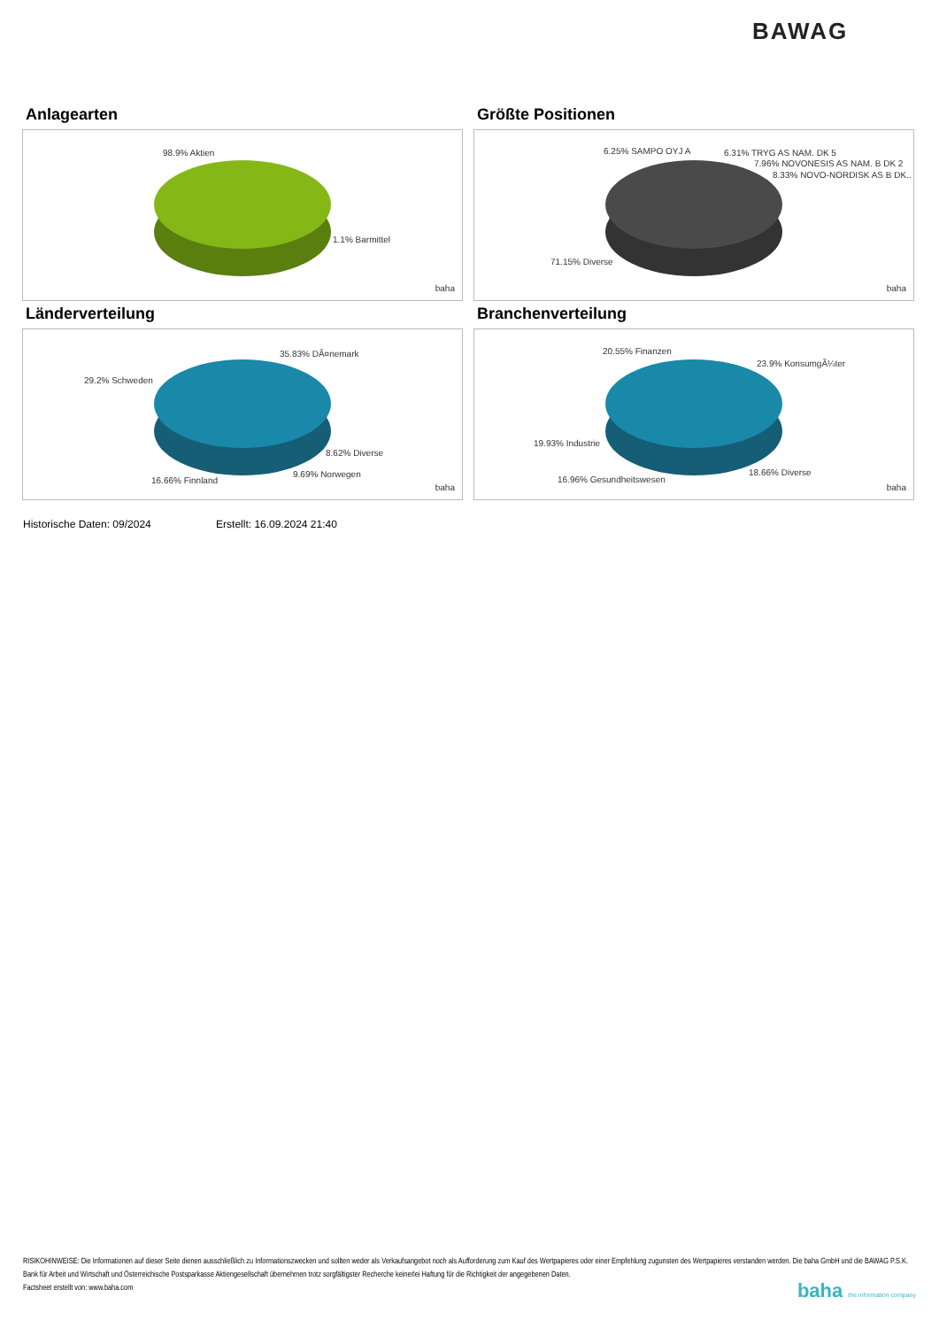BAWAG
Anlagearten
98.9% Aktien
1.1% Barmittel
baha
Größte Positionen
6.25% SAMPO OYJ A 6.31% TRYG AS NAM. DK 5
7.96% NOVONESIS AS NAM. B DK 2
8.33% NOVO-NORDISK AS B DK..
71.15% Diverse
baha
Länderverteilung
35.83% DÃ¤nemark
29.2% Schweden
8.62% Diverse
9.69% Norwegen
16.66% Finnland
baha
Branchenverteilung
20.55% Finanzen
23.9% KonsumgÃ¼ter
19.93% Industrie
18.66% Diverse
16.96% Gesundheitswesen
baha
Historische Daten: 09/2024 Erstellt: 16.09.2024 21:40
RISIKOHINWEISE: Die Informationen auf dieser Seite dienen ausschließlich zu Informationszwecken und sollten weder als Verkaufsangebot noch als Aufforderung zum Kauf des Wertpapieres oder einer Empfehlung zugunsten des Wertpapieres verstanden werden. Die baha GmbH und die BAWAG P.S.K. Bank für Arbeit und Wirtschaft und Österreichische Postsparkasse Aktiengesellschaft übernehmen trotz sorgfältigster Recherche keinerlei Haftung für die Richtigkeit der angegebenen Daten.
Factsheet erstellt von: www.baha.com
baha the information company